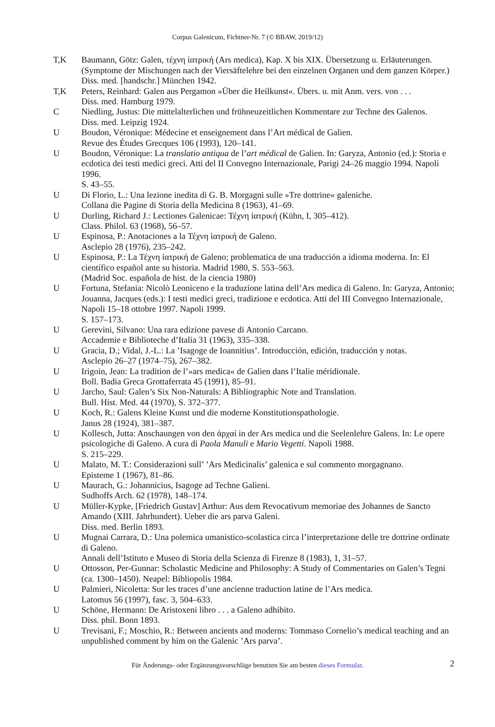Corpus Galenicum, Fichtner-Nr. 7 (© BBAW, 2019/12)
T,K Baumann, Götz: Galen, τέχνη ἰατρική (Ars medica), Kap. X bis XIX. Übersetzung u. Erläuterungen. (Symptome der Mischungen nach der Viersäftelehre bei den einzelnen Organen und dem ganzen Körper.)
Diss. med. [handschr.] München 1942.
T,K Peters, Reinhard: Galen aus Pergamon »Über die Heilkunst«. Übers. u. mit Anm. vers. von . . .
Diss. med. Hamburg 1979.
C Niedling, Justus: Die mittelalterlichen und frühneuzeitlichen Kommentare zur Techne des Galenos.
Diss. med. Leipzig 1924.
U Boudon, Véronique: Médecine et enseignement dans l’Art médical de Galien.
Revue des Études Grecques 106 (1993), 120–141.
U Boudon, Véronique: La translatio antiqua de l’art médical de Galien. In: Garyza, Antonio (ed.): Storia e ecdotica dei testi medici greci. Atti del II Convegno Internazionale, Parigi 24–26 maggio 1994. Napoli 1996.
S. 43–55.
U Di Florio, L.: Una lezione inedita di G. B. Morgagni sulle »Tre dottrine« galeniche.
Collana die Pagine di Storia della Medicina 8 (1963), 41–69.
U Durling, Richard J.: Lectiones Galenicae: Τέχνη ἰατρική (Kühn, I, 305–412).
Class. Philol. 63 (1968), 56–57.
U Espinosa, P.: Anotaciones a la Τέχνη ἰατρική de Galeno.
Asclepio 28 (1976), 235–242.
U Espinosa, P.: La Τέχνη ἰατρική de Galeno; problematica de una traducción a idioma moderna. In: El científico español ante su historia. Madrid 1980, S. 553–563.
(Madrid Soc. española de hist. de la ciencia 1980)
U Fortuna, Stefania: Nicolò Leoniceno e la traduzione latina dell’Ars medica di Galeno. In: Garyza, Antonio; Jouanna, Jacques (eds.): I testi medici greci, tradizione e ecdotica. Atti del III Convegno Internazionale, Napoli 15–18 ottobre 1997. Napoli 1999.
S. 157–173.
U Gerevini, Silvano: Una rara edizione pavese di Antonio Carcano.
Accademie e Biblioteche d’Italia 31 (1963), 335–338.
U Gracia, D.; Vidal, J.-L.: La ’Isagoge de Ioannitius’. Introducción, edición, traducción y notas.
Asclepio 26–27 (1974–75), 267–382.
U Irigoin, Jean: La tradition de l’»ars medica« de Galien dans l’Italie méridionale.
Boll. Badia Greca Grottaferrata 45 (1991), 85–91.
U Jarcho, Saul: Galen’s Six Non-Naturals: A Bibliographic Note and Translation.
Bull. Hist. Med. 44 (1970), S. 372–377.
U Koch, R.: Galens Kleine Kunst und die moderne Konstitutionspathologie.
Janus 28 (1924), 381–387.
U Kollesch, Jutta: Anschaungen von den ἀρχαί in der Ars medica und die Seelenlehre Galens. In: Le opere psicologiche di Galeno. A cura di Paola Manuli e Mario Vegetti. Napoli 1988.
S. 215–229.
U Malato, M. T.: Considerazioni sull’ ’Ars Medicinalis’ galenica e sul commento morgagnano.
Episteme 1 (1967), 81–86.
U Maurach, G.: Johannicius, Isagoge ad Techne Galieni.
Sudhoffs Arch. 62 (1978), 148–174.
U Müller-Kypke, [Friedrich Gustav] Arthur: Aus dem Revocativum memoriae des Johannes de Sancto Amando (XIII. Jahrhundert). Ueber die ars parva Galeni.
Diss. med. Berlin 1893.
U Mugnai Carrara, D.: Una polemica umanistico-scolastica circa l’interpretazione delle tre dottrine ordinate di Galeno.
Annali dell’Istituto e Museo di Storia della Scienza di Firenze 8 (1983), 1, 31–57.
U Ottosson, Per-Gunnar: Scholastic Medicine and Philosophy: A Study of Commentaries on Galen’s Tegni (ca. 1300–1450). Neapel: Bibliopolis 1984.
U Palmieri, Nicoletta: Sur les traces d’une ancienne traduction latine de l’Ars medica.
Latomus 56 (1997), fasc. 3, 504–633.
U Schöne, Hermann: De Aristoxeni libro . . . a Galeno adhibito.
Diss. phil. Bonn 1893.
U Trevisani, F.; Moschio, R.: Between ancients and moderns: Tommaso Cornelio’s medical teaching and an unpublished comment by him on the Galenic ’Ars parva’.
Für Änderungs- oder Ergänzungsvorschläge benutzen Sie am besten dieses Formular. 2